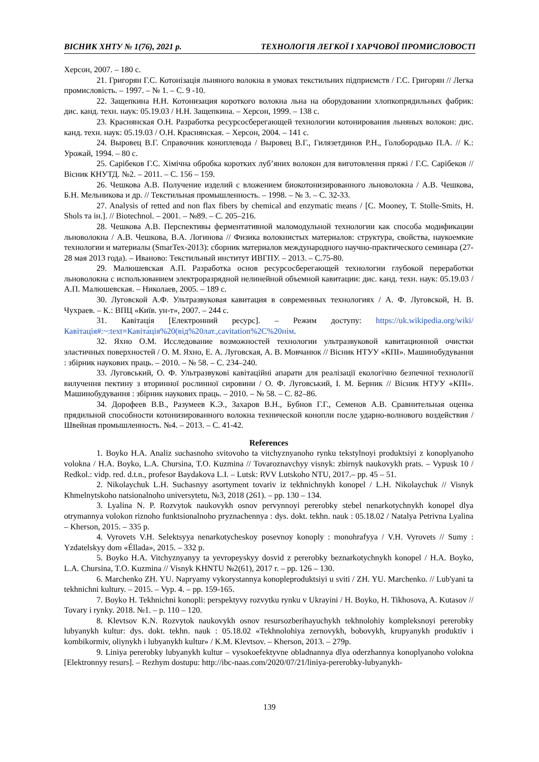ВІСНИК ХНТУ № 1(76), 2021 р. ТЕХНОЛОГІЯ ЛЕГКОЇ І ХАРЧОВОЇ ПРОМИСЛОВОСТІ
Херсон, 2007. – 180 с.
21. Григорян Г.С. Котонізація льняного волокна в умовах текстильних підприємств / Г.С. Григорян // Легка промисловість. – 1997. – № 1. – С. 9 -10.
22. Защепкина Н.Н. Котонизация короткого волокна льна на оборудовании хлопкопрядильных фабрик: дис. канд. техн. наук: 05.19.03 / Н.Н. Защепкина. – Херсон, 1999. – 138 с.
23. Краснянская О.Н. Разработка ресурсосберегающей технологии котонирования льняных волокон: дис. канд. техн. наук: 05.19.03 / О.Н. Краснянская. – Херсон, 2004. – 141 с.
24. Выровец В.Г. Справочник коноплевода / Выровец В.Г., Гилязетдинов Р.Н., Голобородько П.А. // К.: Урожай, 1994. – 80 с.
25. Сарібеков Г.С. Хімічна обробка коротких луб’яних волокон для виготовлення пряжі / Г.С. Сарібеков // Вісник КНУТД. №2. – 2011. – С. 156 – 159.
26. Чешкова А.В. Получение изделий с вложением биокотонизированного льноволокна / А.В. Чешкова, Б.Н. Мельникова и др. // Текстильная промышленность. – 1998. – № 3. – С. 32-33.
27. Analysis of retted and non flax fibers by chemical and enzymatic means / [C. Mooney, T. Stolle-Smits, H. Shols та ін.]. // Biotechnol. – 2001. – №89. – С. 205–216.
28. Чешкова А.В. Перспективы ферментативной маломодульной технологии как способа модификации льноволокна / А.В. Чешкова, В.А. Логинова // Физика волокнистых материалов: структура, свойства, наукоемкие технологии и материалы (SmarTex-2013): сборник материалов международного научно-практического семинара (27-28 мая 2013 года). – Иваново: Текстильный институт ИВГПУ. – 2013. – С.75-80.
29. Малюшевская А.П. Разработка основ ресурсосберегающей технологии глубокой переработки льноволокна с использованием электроразрядной нелинейной объемной кавитации: дис. канд. техн. наук: 05.19.03 / А.П. Малюшевская. – Николаев, 2005. – 189 с.
30. Луговской А.Ф. Ультразвуковая кавитация в современных технологиях / А. Ф. Луговской, Н. В. Чухраев. – К.: ВПЦ «Київ. ун-т», 2007. – 244 с.
31. Кавітація [Електронний ресурс]. – Режим доступу: https://uk.wikipedia.org/wiki/Кавітація#:~:text=Кавіта́ція%20(від%20лат.,cavitation%2C%20нім.
32. Яхно О.М. Исследование возможностей технологии ультразвуковой кавитационной очистки эластичных поверхностей / О. М. Яхно, Е. А. Луговская, А. В. Мовчанюк // Вісник НТУУ «КПІ». Машинобудування : збірник наукових праць. – 2010. – № 58. – С. 234–240.
33. Луговський, О. Ф. Ультразвукові кавітаційні апарати для реалізації екологічно безпечної технології вилучення пектину з вторинної рослинної сировини / О. Ф. Луговський, І. М. Берник // Вісник НТУУ «КПІ». Машинобудування : збірник наукових праць. – 2010. – № 58. – С. 82–86.
34. Дорофеев В.В., Разумеев К.Э., Захаров В.Н., Бубнов Г.Г., Семенов А.В. Сравнительная оценка прядильной способности котонизированного волокна технической конопли после ударно-волнового воздействия / Швейная промышленность. №4. – 2013. – С. 41-42.
References
1. Boyko H.A. Analiz suchasnoho svitovoho ta vitchyznyanoho rynku tekstylnoyi produktsiyi z konoplyanoho volokna / H.A. Boyko, L.A. Chursina, T.O. Kuzmina // Tovaroznavchyy visnyk: zbirnyk naukovykh prats. – Vypusk 10 / Redkol.: vidp. red. d.t.n., profesor Baydakova L.I. – Lutsk: RVV Lutskoho NTU, 2017.– pp. 45 – 51.
2. Nikolaychuk L.H. Suchasnyy asortyment tovariv iz tekhnichnykh konopel / L.H. Nikolaychuk // Visnyk Khmelnytskoho natsionalnoho universytetu, №3, 2018 (261). – pp. 130 – 134.
3. Lyalina N. P. Rozvytok naukovykh osnov pervynnoyi pererobky stebel nenarkotychnykh konopel dlya otrymannya volokon riznoho funktsionalnoho pryznachennya : dys. dokt. tekhn. nauk : 05.18.02 / Natalya Petrivna Lyalina – Kherson, 2015. – 335 p.
4. Vyrovets V.H. Selektsyya nenarkotycheskoy posevnoy konoply : monohrafyya / V.H. Vyrovets // Sumy : Yzdatelskyy dom «Éllada», 2015. – 332 p.
5. Boyko H.A. Vitchyznyanyy ta yevropeyskyy dosvid z pererobky beznarkotychnykh konopel / H.A. Boyko, L.A. Chursina, T.O. Kuzmina // Visnyk KHNTU №2(61), 2017 r. – pp. 126 – 130.
6. Marchenko ZH. YU. Napryamy vykorystannya konopleproduktsiyi u sviti / ZH. YU. Marchenko. // Lub'yani ta tekhnichni kultury. – 2015. – Vyp. 4. – pp. 159-165.
7. Boyko H. Tekhnichni konopli: perspektyvy rozvytku rynku v Ukrayini / H. Boyko, H. Tikhosova, A. Kutasov // Tovary i rynky. 2018. №1. – p. 110 – 120.
8. Klevtsov K.N. Rozvytok naukovykh osnov resursozberihayuchykh tekhnolohiy kompleksnoyi pererobky lubyanykh kultur: dys. dokt. tekhn. nauk : 05.18.02 «Tekhnolohiya zernovykh, bobovykh, krupyanykh produktiv i kombikormiv, oliynykh i lubyanykh kultur» / K.M. Klevtsov. – Kherson, 2013. – 279p.
9. Liniya pererobky lubyanykh kultur – vysokoefektyvne obladnannya dlya oderzhannya konoplyanoho volokna [Elektronnyy resurs]. – Rezhym dostupu: http://ibc-naas.com/2020/07/21/liniya-pererobky-lubyanykh-
139